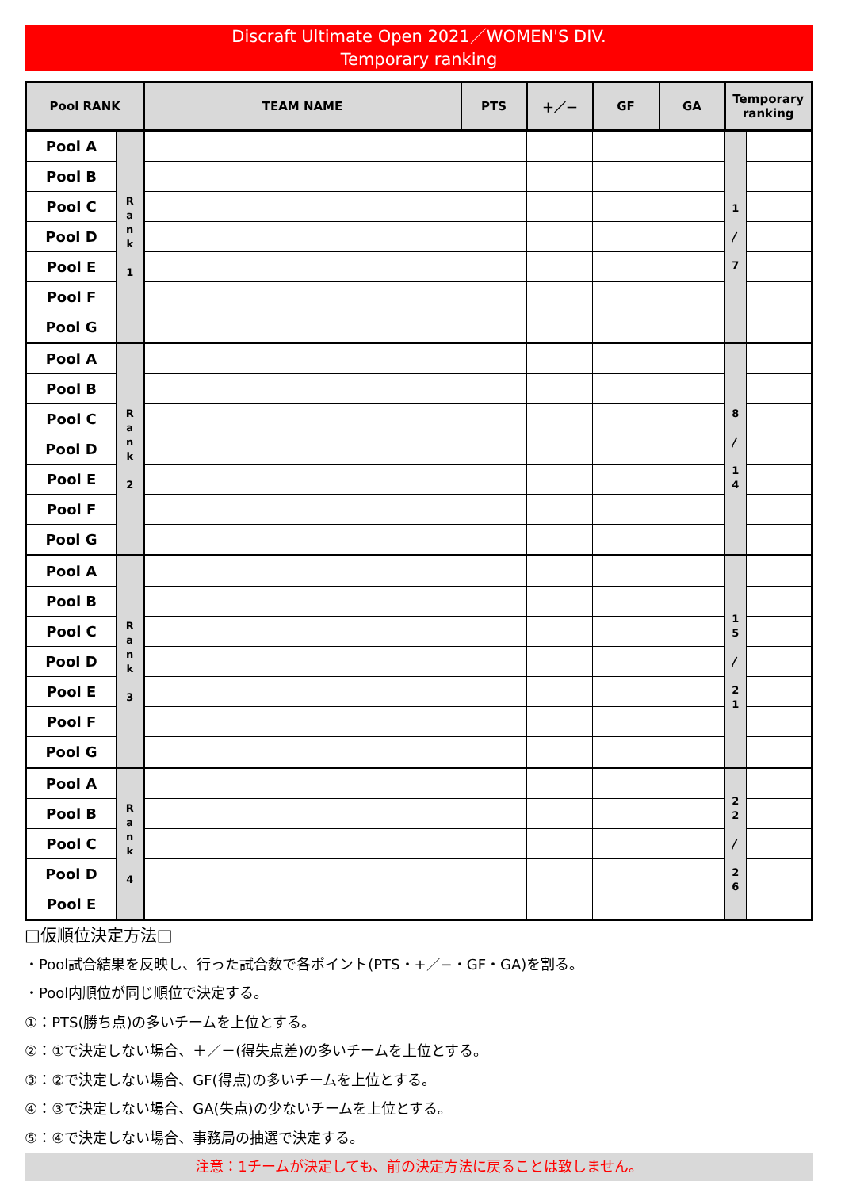Discraft Ultimate Open 2021／WOMEN'S DIV.
Temporary ranking
| Pool RANK | | TEAM NAME | PTS | ＋／－ | GF | GA | Temporary ranking | |
| --- | --- | --- | --- | --- | --- | --- | --- | --- |
| Pool A | R a n k 1 | | | | | | 1 〳 7 | |
| Pool B | | | | | | | | |
| Pool C | | | | | | | | |
| Pool D | | | | | | | | |
| Pool E | | | | | | | | |
| Pool F | | | | | | | | |
| Pool G | | | | | | | | |
| Pool A | R a n k 2 | | | | | | 8 〳 1 4 | |
| Pool B | | | | | | | | |
| Pool C | | | | | | | | |
| Pool D | | | | | | | | |
| Pool E | | | | | | | | |
| Pool F | | | | | | | | |
| Pool G | | | | | | | | |
| Pool A | R a n k 3 | | | | | | 1 5 〳 2 1 | |
| Pool B | | | | | | | | |
| Pool C | | | | | | | | |
| Pool D | | | | | | | | |
| Pool E | | | | | | | | |
| Pool F | | | | | | | | |
| Pool G | | | | | | | | |
| Pool A | R a n k 4 | | | | | | 2 2 〳 2 6 | |
| Pool B | | | | | | | | |
| Pool C | | | | | | | | |
| Pool D | | | | | | | | |
| Pool E | | | | | | | | |
□仮順位決定方法□
・Pool試合結果を反映し、行った試合数で各ポイント(PTS・+／−・GF・GA)を割る。
・Pool内順位が同じ順位で決定する。
①：PTS(勝ち点)の多いチームを上位とする。
②：①で決定しない場合、＋／－(得失点差)の多いチームを上位とする。
③：②で決定しない場合、GF(得点)の多いチームを上位とする。
④：③で決定しない場合、GA(失点)の少ないチームを上位とする。
⑤：④で決定しない場合、事務局の抽選で決定する。
注意：1チームが決定しても、前の決定方法に戻ることは致しません。